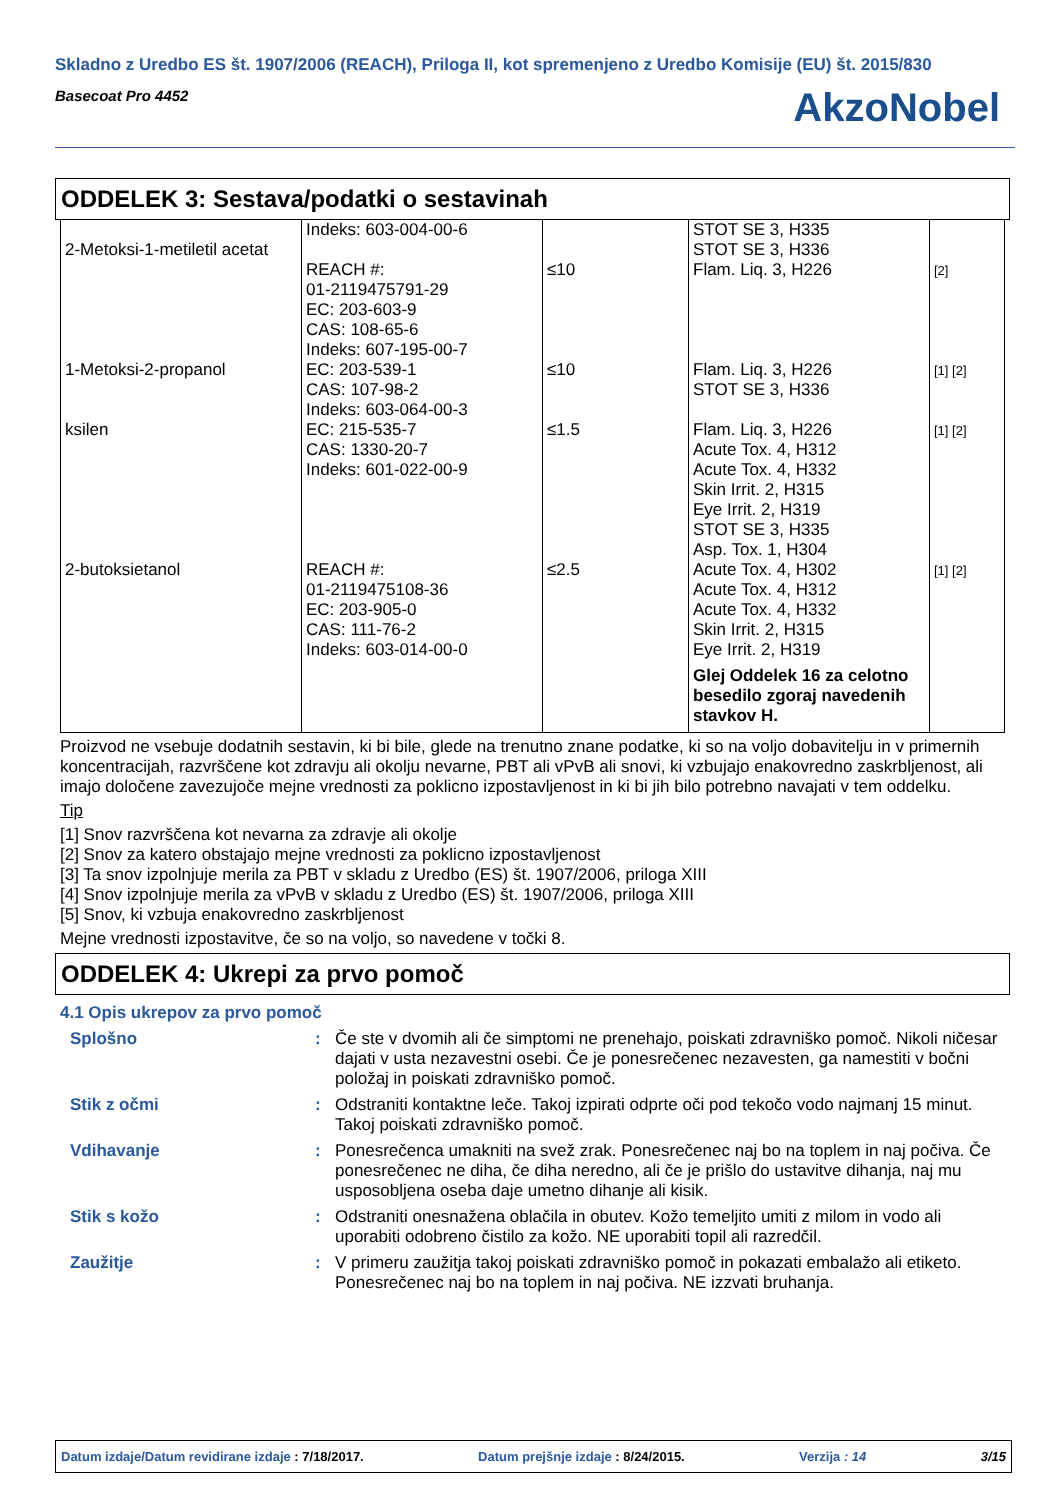Skladno z Uredbo ES št. 1907/2006 (REACH), Priloga II, kot spremenjeno z Uredbo Komisije (EU) št. 2015/830
Basecoat Pro 4452
AkzoNobel
ODDELEK 3: Sestava/podatki o sestavinah
| 2-Metoksi-1-metiletil acetat | Indeks: 603-004-00-6 REACH #: 01-2119475791-29 EC: 203-603-9 CAS: 108-65-6 | ≤10 | STOT SE 3, H335 STOT SE 3, H336 Flam. Liq. 3, H226 | [2] |
| 1-Metoksi-2-propanol | Indeks: 607-195-00-7 EC: 203-539-1 CAS: 107-98-2 | ≤10 | Flam. Liq. 3, H226 STOT SE 3, H336 | [1] [2] |
| ksilen | Indeks: 603-064-00-3 EC: 215-535-7 CAS: 1330-20-7 Indeks: 601-022-00-9 | ≤1.5 | Flam. Liq. 3, H226 Acute Tox. 4, H312 Acute Tox. 4, H332 Skin Irrit. 2, H315 Eye Irrit. 2, H319 STOT SE 3, H335 Asp. Tox. 1, H304 | [1] [2] |
| 2-butoksietanol | REACH #: 01-2119475108-36 EC: 203-905-0 CAS: 111-76-2 Indeks: 603-014-00-0 | ≤2.5 | Acute Tox. 4, H302 Acute Tox. 4, H312 Acute Tox. 4, H332 Skin Irrit. 2, H315 Eye Irrit. 2, H319 Glej Oddelek 16 za celotno besedilo zgoraj navedenih stavkov H. | [1] [2] |
Proizvod ne vsebuje dodatnih sestavin, ki bi bile, glede na trenutno znane podatke, ki so na voljo dobavitelju in v primernih koncentracijah, razvrščene kot zdravju ali okolju nevarne, PBT ali vPvB ali snovi, ki vzbujajo enakovredno zaskrbljenost, ali imajo določene zavezujoče mejne vrednosti za poklicno izpostavljenost in ki bi jih bilo potrebno navajati v tem oddelku.
Tip
[1] Snov razvrščena kot nevarna za zdravje ali okolje
[2] Snov za katero obstajajo mejne vrednosti za poklicno izpostavljenost
[3] Ta snov izpolnjuje merila za PBT v skladu z Uredbo (ES) št. 1907/2006, priloga XIII
[4] Snov izpolnjuje merila za vPvB v skladu z Uredbo (ES) št. 1907/2006, priloga XIII
[5] Snov, ki vzbuja enakovredno zaskrbljenost
Mejne vrednosti izpostavitve, če so na voljo, so navedene v točki 8.
ODDELEK 4: Ukrepi za prvo pomoč
4.1 Opis ukrepov za prvo pomoč
Splošno : Če ste v dvomih ali če simptomi ne prenehajo, poiskati zdravniško pomoč. Nikoli ničesar dajati v usta nezavestni osebi. Če je ponesrečenec nezavesten, ga namestiti v bočni položaj in poiskati zdravniško pomoč.
Stik z očmi : Odstraniti kontaktne leče. Takoj izpirati odprte oči pod tekočo vodo najmanj 15 minut. Takoj poiskati zdravniško pomoč.
Vdihavanje : Ponesrečenca umakniti na svež zrak. Ponesrečenec naj bo na toplem in naj počiva. Če ponesrečenec ne diha, če diha neredno, ali če je prišlo do ustavitve dihanja, naj mu usposobljena oseba daje umetno dihanje ali kisik.
Stik s kožo : Odstraniti onesnažena oblačila in obutev. Kožo temeljito umiti z milom in vodo ali uporabiti odobreno čistilo za kožo. NE uporabiti topil ali razredčil.
Zaužitje : V primeru zaužitja takoj poiskati zdravniško pomoč in pokazati embalažo ali etiketo. Ponesrečenec naj bo na toplem in naj počiva. NE izzvati bruhanja.
Datum izdaje/Datum revidirane izdaje : 7/18/2017. Datum prejšnje izdaje : 8/24/2015. Verzija : 14 3/15